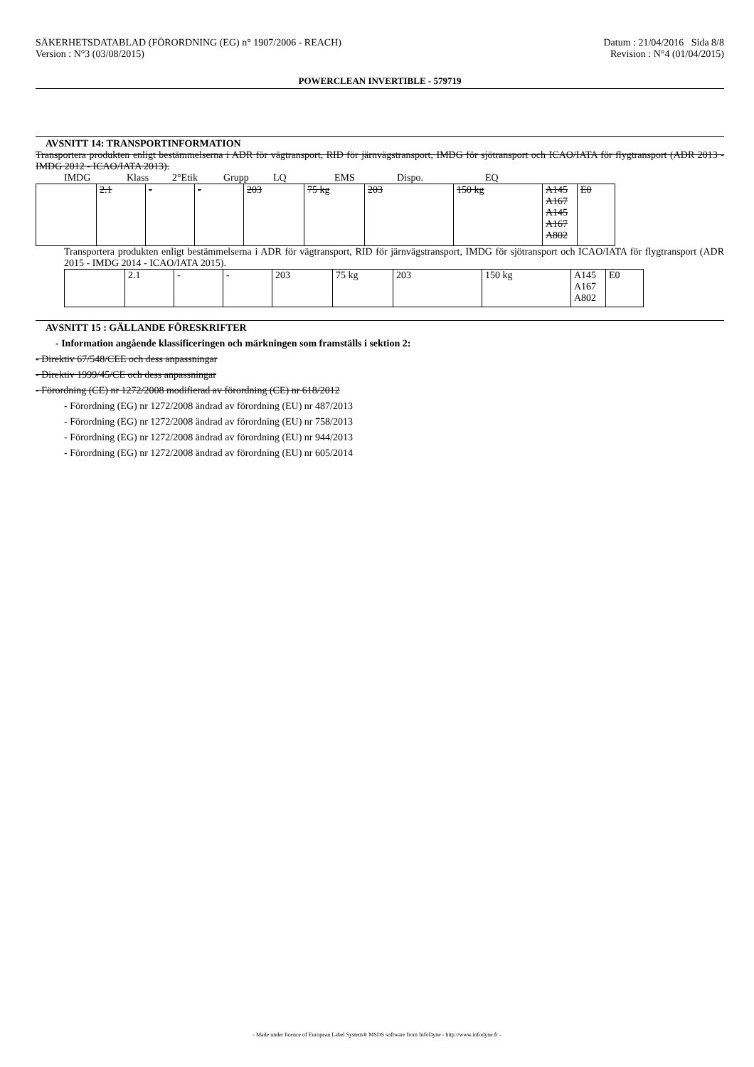SÄKERHETSDATABLAD (FÖRORDNING (EG) n° 1907/2006 - REACH)
Version : N°3 (03/08/2015)
Datum : 21/04/2016 Sida 8/8
Revision : N°4 (01/04/2015)
POWERCLEAN INVERTIBLE - 579719
AVSNITT 14: TRANSPORTINFORMATION
Transportera produkten enligt bestämmelserna i ADR för vägtransport, RID för järnvägstransport, IMDG för sjötransport och ICAO/IATA för flygtransport (ADR 2013 - IMDG 2012 - ICAO/IATA 2013).
IMDG Klass 2°Etik Grupp LQ EMS Dispo. EQ
| | 2.1 | - | - | 203 | 75 kg | 203 | 150 kg | A145 A167 A145 A167 A802 | E0 |
Transportera produkten enligt bestämmelserna i ADR för vägtransport, RID för järnvägstransport, IMDG för sjötransport och ICAO/IATA för flygtransport (ADR 2015 - IMDG 2014 - ICAO/IATA 2015).
| | 2.1 | - | - | 203 | 75 kg | 203 | 150 kg | A145 A167 A802 | E0 |
AVSNITT 15 : GÄLLANDE FÖRESKRIFTER
- Information angående klassificeringen och märkningen som framställs i sektion 2:
- Direktiv 67/548/CEE och dess anpassningar
- Direktiv 1999/45/CE och dess anpassningar
- Förordning (CE) nr 1272/2008 modifierad av förordning (CE) nr 618/2012
- Förordning (EG) nr 1272/2008 ändrad av förordning (EU) nr 487/2013
- Förordning (EG) nr 1272/2008 ändrad av förordning (EU) nr 758/2013
- Förordning (EG) nr 1272/2008 ändrad av förordning (EU) nr 944/2013
- Förordning (EG) nr 1272/2008 ändrad av förordning (EU) nr 605/2014
- Made under licence of European Label System® MSDS software from InfoDyne - http://www.infodyne.fr -